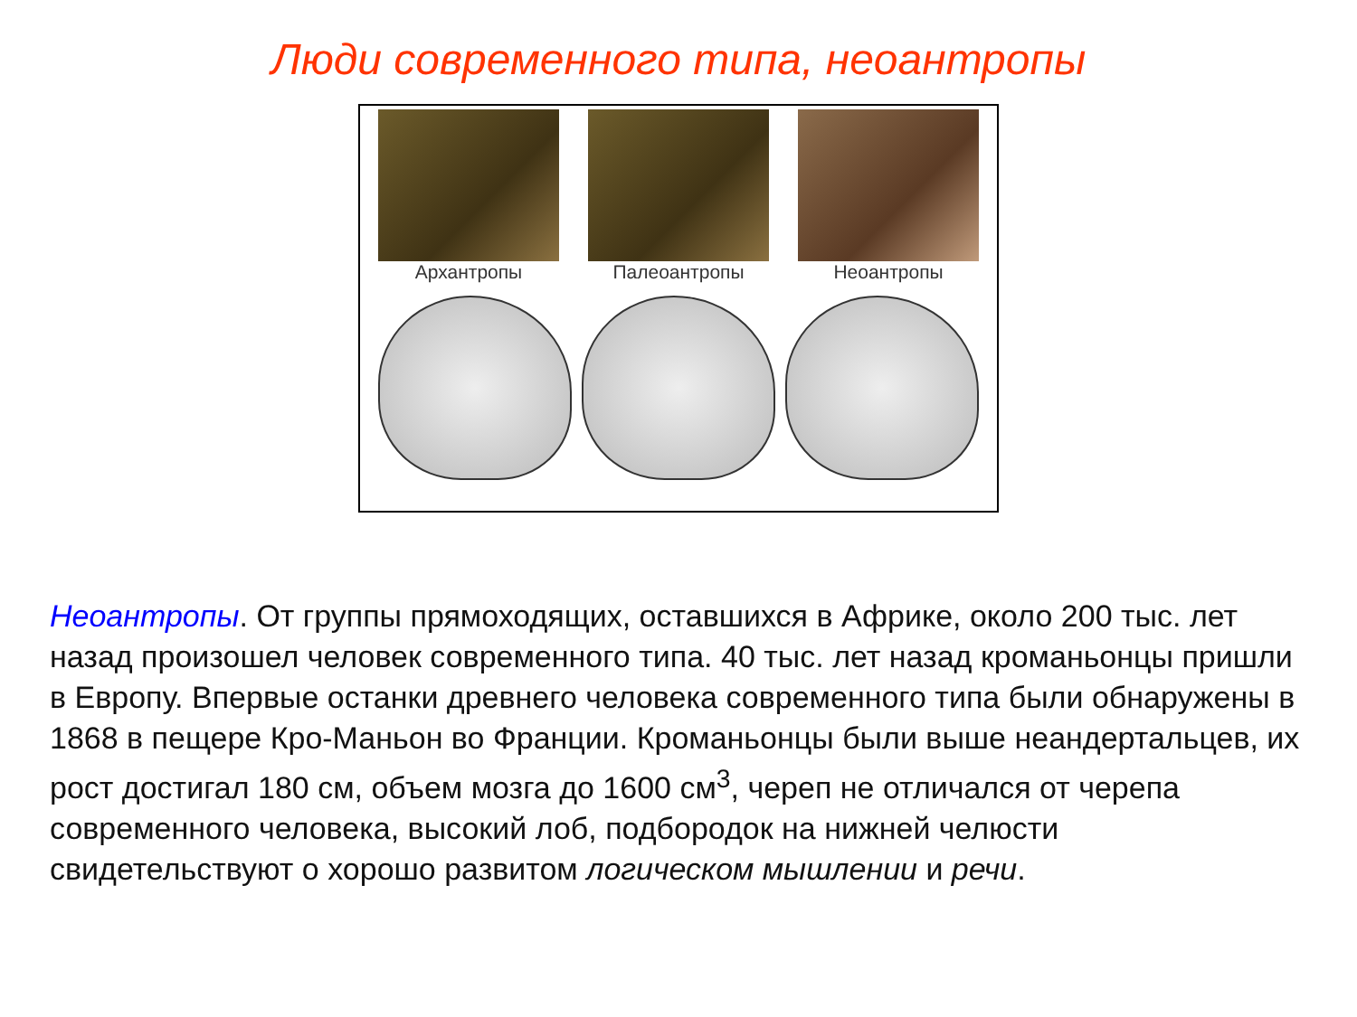Люди современного типа, неоантропы
Архантропы Палеоантропы Неоантропы
Неоантропы. От группы прямоходящих, оставшихся в Африке, около 200 тыс. лет назад произошел человек современного типа. 40 тыс. лет назад кроманьонцы пришли в Европу. Впервые останки древнего человека современного типа были обнаружены в 1868 в пещере Кро-Маньон во Франции. Кроманьонцы были выше неандертальцев, их рост достигал 180 см, объем мозга до 1600 см<sup>3</sup>, череп не отличался от черепа современного человека, высокий лоб, подбородок на нижней челюсти свидетельствуют о хорошо развитом логическом мышлении и речи.